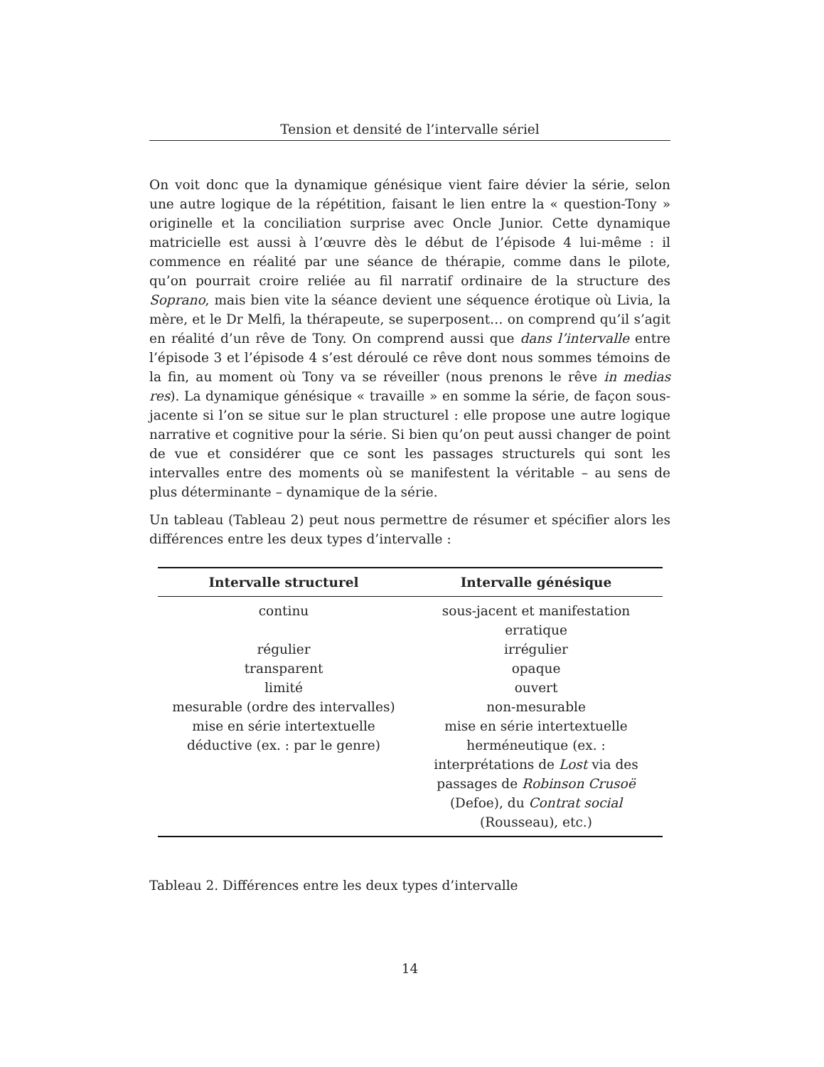Tension et densité de l’intervalle sériel
On voit donc que la dynamique génésique vient faire dévier la série, selon une autre logique de la répétition, faisant le lien entre la « question-Tony » originelle et la conciliation surprise avec Oncle Junior. Cette dynamique matricielle est aussi à l’œuvre dès le début de l’épisode 4 lui-même : il commence en réalité par une séance de thérapie, comme dans le pilote, qu’on pourrait croire reliée au fil narratif ordinaire de la structure des Soprano, mais bien vite la séance devient une séquence érotique où Livia, la mère, et le Dr Melfi, la thérapeute, se superposent… on comprend qu’il s’agit en réalité d’un rêve de Tony. On comprend aussi que dans l’intervalle entre l’épisode 3 et l’épisode 4 s’est déroulé ce rêve dont nous sommes témoins de la fin, au moment où Tony va se réveiller (nous prenons le rêve in medias res). La dynamique génésique « travaille » en somme la série, de façon sous-jacente si l’on se situe sur le plan structurel : elle propose une autre logique narrative et cognitive pour la série. Si bien qu’on peut aussi changer de point de vue et considérer que ce sont les passages structurels qui sont les intervalles entre des moments où se manifestent la véritable – au sens de plus déterminante – dynamique de la série.
Un tableau (Tableau 2) peut nous permettre de résumer et spécifier alors les différences entre les deux types d’intervalle :
| Intervalle structurel | Intervalle génésique |
| --- | --- |
| continu | sous-jacent et manifestation erratique |
| régulier | irrégulier |
| transparent | opaque |
| limité | ouvert |
| mesurable (ordre des intervalles) | non-mesurable |
| mise en série intertextuelle | mise en série intertextuelle |
| déductive (ex. : par le genre) | herméneutique (ex. : interprétations de Lost via des passages de Robinson Crusoë (Defoe), du Contrat social (Rousseau), etc.) |
Tableau 2. Différences entre les deux types d’intervalle
14